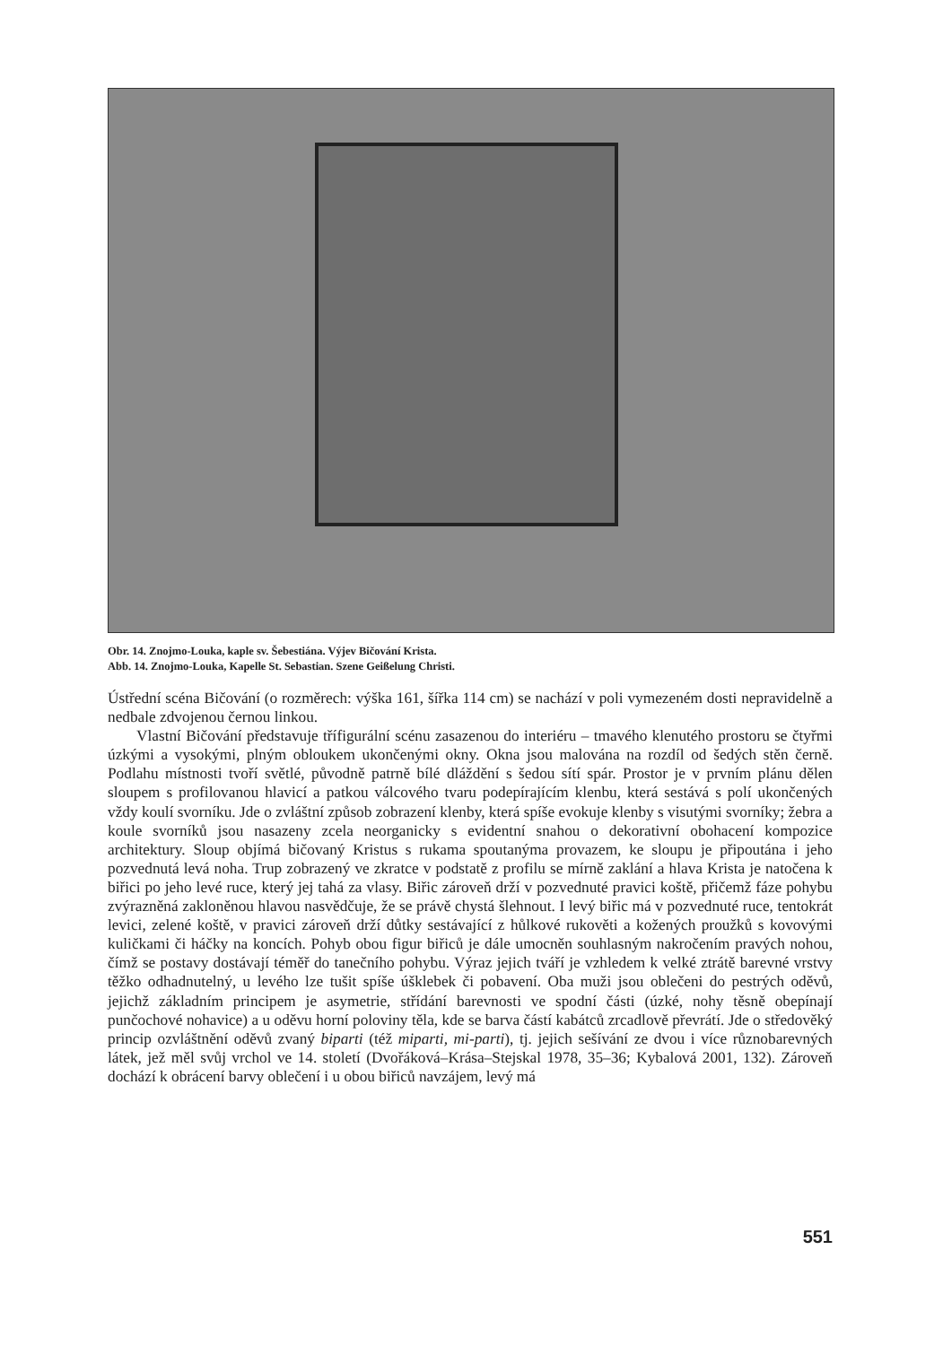Obr. 14. Znojmo-Louka, kaple sv. Šebestiána. Výjev Bičování Krista.
Abb. 14. Znojmo-Louka, Kapelle St. Sebastian. Szene Geißelung Christi.
Ústřední scéna Bičování (o rozměrech: výška 161, šířka 114 cm) se nachází v poli vymezeném dosti nepravidelně a nedbale zdvojenou černou linkou.
Vlastní Bičování představuje třífigurální scénu zasazenou do interiéru – tmavého klenutého prostoru se čtyřmi úzkými a vysokými, plným obloukem ukončenými okny. Okna jsou malována na rozdíl od šedých stěn černě. Podlahu místnosti tvoří světlé, původně patrně bílé dláždění s šedou sítí spár. Prostor je v prvním plánu dělen sloupem s profilovanou hlavicí a patkou válcového tvaru podepírajícím klenbu, která sestává s polí ukončených vždy koulí svorníku. Jde o zvláštní způsob zobrazení klenby, která spíše evokuje klenby s visutými svorníky; žebra a koule svorníků jsou nasazeny zcela neorganicky s evidentní snahou o dekorativní obohacení kompozice architektury. Sloup objímá bičovaný Kristus s rukama spoutanýma provazem, ke sloupu je připoutána i jeho pozvednutá levá noha. Trup zobrazený ve zkratce v podstatě z profilu se mírně zaklání a hlava Krista je natočena k biřici po jeho levé ruce, který jej tahá za vlasy. Biřic zároveň drží v pozvednuté pravici koště, přičemž fáze pohybu zvýrazněná zakloněnou hlavou nasvědčuje, že se právě chystá šlehnout. I levý biřic má v pozvednuté ruce, tentokrát levici, zelené koště, v pravici zároveň drží důtky sestávající z hůlkové rukověti a kožených proužků s kovovými kuličkami či háčky na koncích. Pohyb obou figur biřiců je dále umocněn souhlasným nakročením pravých nohou, čímž se postavy dostávají téměř do tanečního pohybu. Výraz jejich tváří je vzhledem k velké ztrátě barevné vrstvy těžko odhadnutelný, u levého lze tušit spíše úšklebek či pobavení. Oba muži jsou oblečeni do pestrých oděvů, jejichž základním principem je asymetrie, střídání barevnosti ve spodní části (úzké, nohy těsně obepínají punčochové nohavice) a u oděvu horní poloviny těla, kde se barva částí kabátců zrcadlově převrátí. Jde o středověký princip ozvláštnění oděvů zvaný biparti (též miparti, mi-parti), tj. jejich sešívání ze dvou i více různobarevných látek, jež měl svůj vrchol ve 14. století (Dvořáková–Krása–Stejskal 1978, 35–36; Kybalová 2001, 132). Zároveň dochází k obrácení barvy oblečení i u obou biřiců navzájem, levý má
551